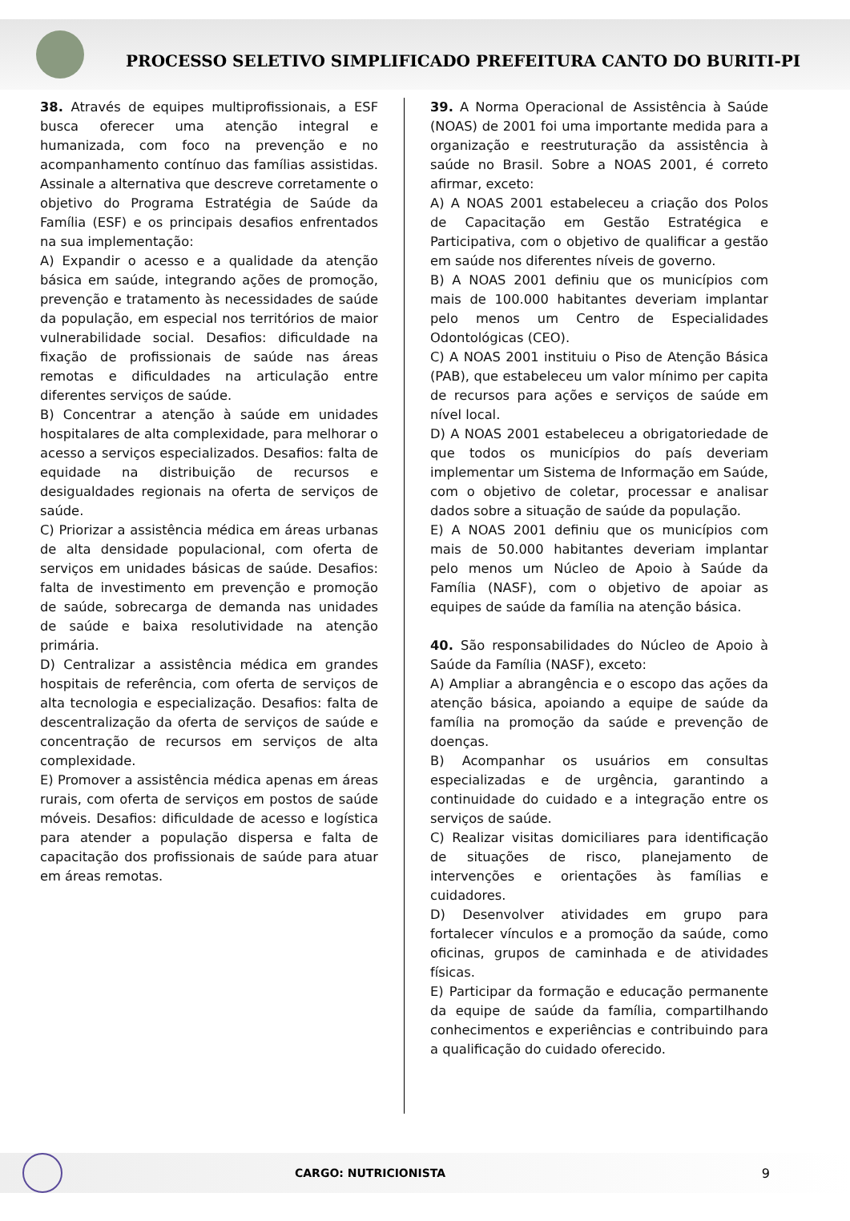PROCESSO SELETIVO SIMPLIFICADO PREFEITURA CANTO DO BURITI-PI
38. Através de equipes multiprofissionais, a ESF busca oferecer uma atenção integral e humanizada, com foco na prevenção e no acompanhamento contínuo das famílias assistidas. Assinale a alternativa que descreve corretamente o objetivo do Programa Estratégia de Saúde da Família (ESF) e os principais desafios enfrentados na sua implementação:
A) Expandir o acesso e a qualidade da atenção básica em saúde, integrando ações de promoção, prevenção e tratamento às necessidades de saúde da população, em especial nos territórios de maior vulnerabilidade social. Desafios: dificuldade na fixação de profissionais de saúde nas áreas remotas e dificuldades na articulação entre diferentes serviços de saúde.
B) Concentrar a atenção à saúde em unidades hospitalares de alta complexidade, para melhorar o acesso a serviços especializados. Desafios: falta de equidade na distribuição de recursos e desigualdades regionais na oferta de serviços de saúde.
C) Priorizar a assistência médica em áreas urbanas de alta densidade populacional, com oferta de serviços em unidades básicas de saúde. Desafios: falta de investimento em prevenção e promoção de saúde, sobrecarga de demanda nas unidades de saúde e baixa resolutividade na atenção primária.
D) Centralizar a assistência médica em grandes hospitais de referência, com oferta de serviços de alta tecnologia e especialização. Desafios: falta de descentralização da oferta de serviços de saúde e concentração de recursos em serviços de alta complexidade.
E) Promover a assistência médica apenas em áreas rurais, com oferta de serviços em postos de saúde móveis. Desafios: dificuldade de acesso e logística para atender a população dispersa e falta de capacitação dos profissionais de saúde para atuar em áreas remotas.
39. A Norma Operacional de Assistência à Saúde (NOAS) de 2001 foi uma importante medida para a organização e reestruturação da assistência à saúde no Brasil. Sobre a NOAS 2001, é correto afirmar, exceto:
A) A NOAS 2001 estabeleceu a criação dos Polos de Capacitação em Gestão Estratégica e Participativa, com o objetivo de qualificar a gestão em saúde nos diferentes níveis de governo.
B) A NOAS 2001 definiu que os municípios com mais de 100.000 habitantes deveriam implantar pelo menos um Centro de Especialidades Odontológicas (CEO).
C) A NOAS 2001 instituiu o Piso de Atenção Básica (PAB), que estabeleceu um valor mínimo per capita de recursos para ações e serviços de saúde em nível local.
D) A NOAS 2001 estabeleceu a obrigatoriedade de que todos os municípios do país deveriam implementar um Sistema de Informação em Saúde, com o objetivo de coletar, processar e analisar dados sobre a situação de saúde da população.
E) A NOAS 2001 definiu que os municípios com mais de 50.000 habitantes deveriam implantar pelo menos um Núcleo de Apoio à Saúde da Família (NASF), com o objetivo de apoiar as equipes de saúde da família na atenção básica.
40. São responsabilidades do Núcleo de Apoio à Saúde da Família (NASF), exceto:
A) Ampliar a abrangência e o escopo das ações da atenção básica, apoiando a equipe de saúde da família na promoção da saúde e prevenção de doenças.
B) Acompanhar os usuários em consultas especializadas e de urgência, garantindo a continuidade do cuidado e a integração entre os serviços de saúde.
C) Realizar visitas domiciliares para identificação de situações de risco, planejamento de intervenções e orientações às famílias e cuidadores.
D) Desenvolver atividades em grupo para fortalecer vínculos e a promoção da saúde, como oficinas, grupos de caminhada e de atividades físicas.
E) Participar da formação e educação permanente da equipe de saúde da família, compartilhando conhecimentos e experiências e contribuindo para a qualificação do cuidado oferecido.
CARGO: NUTRICIONISTA 9